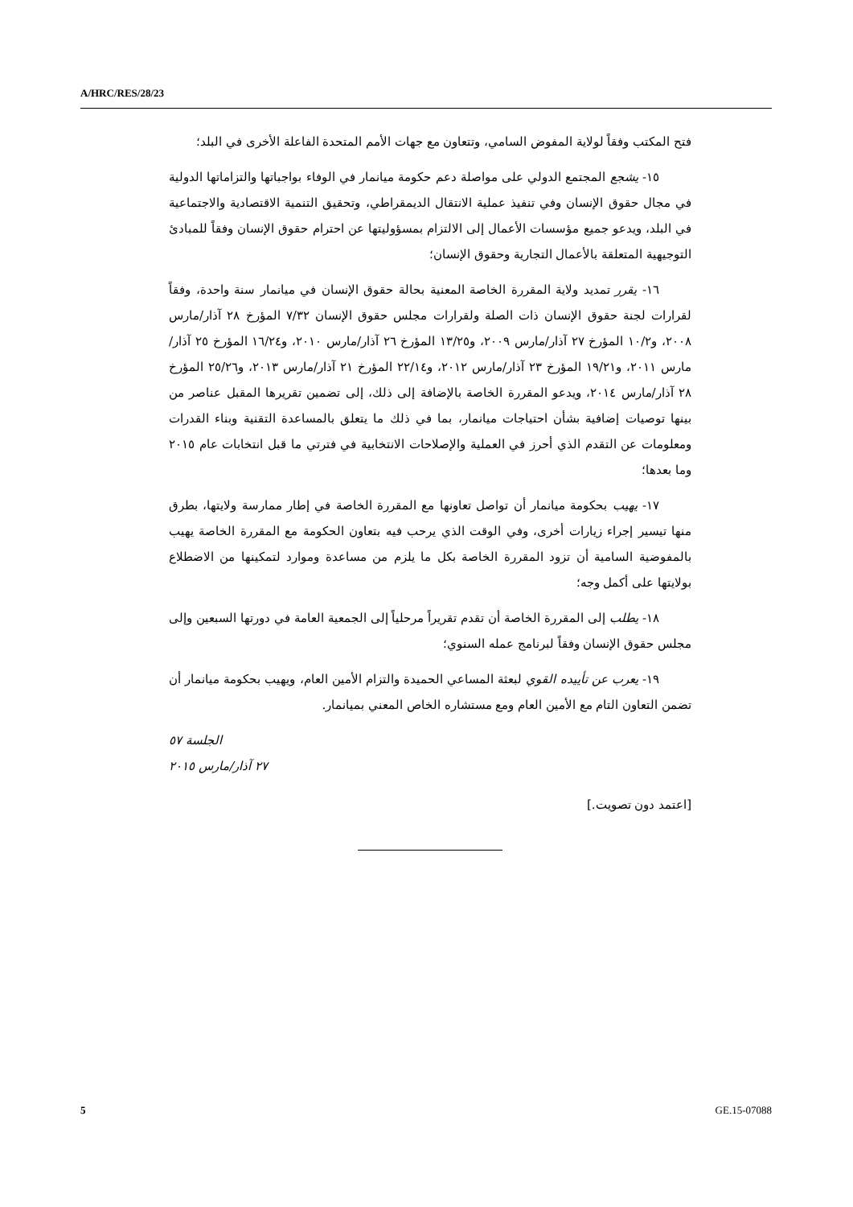A/HRC/RES/28/23
فتح المكتب وفقاً لولاية المفوض السامي، وتتعاون مع جهات الأمم المتحدة الفاعلة الأخرى في البلد؛
١٥- يشجع المجتمع الدولي على مواصلة دعم حكومة ميانمار في الوفاء بواجباتها والتزاماتها الدولية في مجال حقوق الإنسان وفي تنفيذ عملية الانتقال الديمقراطي، وتحقيق التنمية الاقتصادية والاجتماعية في البلد، ويدعو جميع مؤسسات الأعمال إلى الالتزام بمسؤوليتها عن احترام حقوق الإنسان وفقاً للمبادئ التوجيهية المتعلقة بالأعمال التجارية وحقوق الإنسان؛
١٦- يقرر تمديد ولاية المقررة الخاصة المعنية بحالة حقوق الإنسان في ميانمار سنة واحدة، وفقاً لقرارات لجنة حقوق الإنسان ذات الصلة ولقرارات مجلس حقوق الإنسان ٧/٣٢ المؤرخ ٢٨ آذار/مارس ٢٠٠٨، و١٠/٢ المؤرخ ٢٧ آذار/مارس ٢٠٠٩، و١٣/٢٥ المؤرخ ٢٦ آذار/مارس ٢٠١٠، و١٦/٢٤ المؤرخ ٢٥ آذار/مارس ٢٠١١، و١٩/٢١ المؤرخ ٢٣ آذار/مارس ٢٠١٢، و٢٢/١٤ المؤرخ ٢١ آذار/مارس ٢٠١٣، و٢٥/٢٦ المؤرخ ٢٨ آذار/مارس ٢٠١٤، ويدعو المقررة الخاصة بالإضافة إلى ذلك، إلى تضمين تقريرها المقبل عناصر من بينها توصيات إضافية بشأن احتياجات ميانمار، بما في ذلك ما يتعلق بالمساعدة التقنية وبناء القدرات ومعلومات عن التقدم الذي أحرز في العملية والإصلاحات الانتخابية في فترتي ما قبل انتخابات عام ٢٠١٥ وما بعدها؛
١٧- يهيب بحكومة ميانمار أن تواصل تعاونها مع المقررة الخاصة في إطار ممارسة ولايتها، بطرق منها تيسير إجراء زيارات أخرى، وفي الوقت الذي يرحب فيه بتعاون الحكومة مع المقررة الخاصة يهيب بالمفوضية السامية أن تزود المقررة الخاصة بكل ما يلزم من مساعدة وموارد لتمكينها من الاضطلاع بولايتها على أكمل وجه؛
١٨- يطلب إلى المقررة الخاصة أن تقدم تقريراً مرحلياً إلى الجمعية العامة في دورتها السبعين وإلى مجلس حقوق الإنسان وفقاً لبرنامج عمله السنوي؛
١٩- يعرب عن تأييده القوي لبعثة المساعي الحميدة والتزام الأمين العام، ويهيب بحكومة ميانمار أن تضمن التعاون التام مع الأمين العام ومع مستشاره الخاص المعني بميانمار.
الجلسة ٥٧
٢٧ آذار/مارس ٢٠١٥
[اعتمد دون تصويت.]
5 GE.15-07088